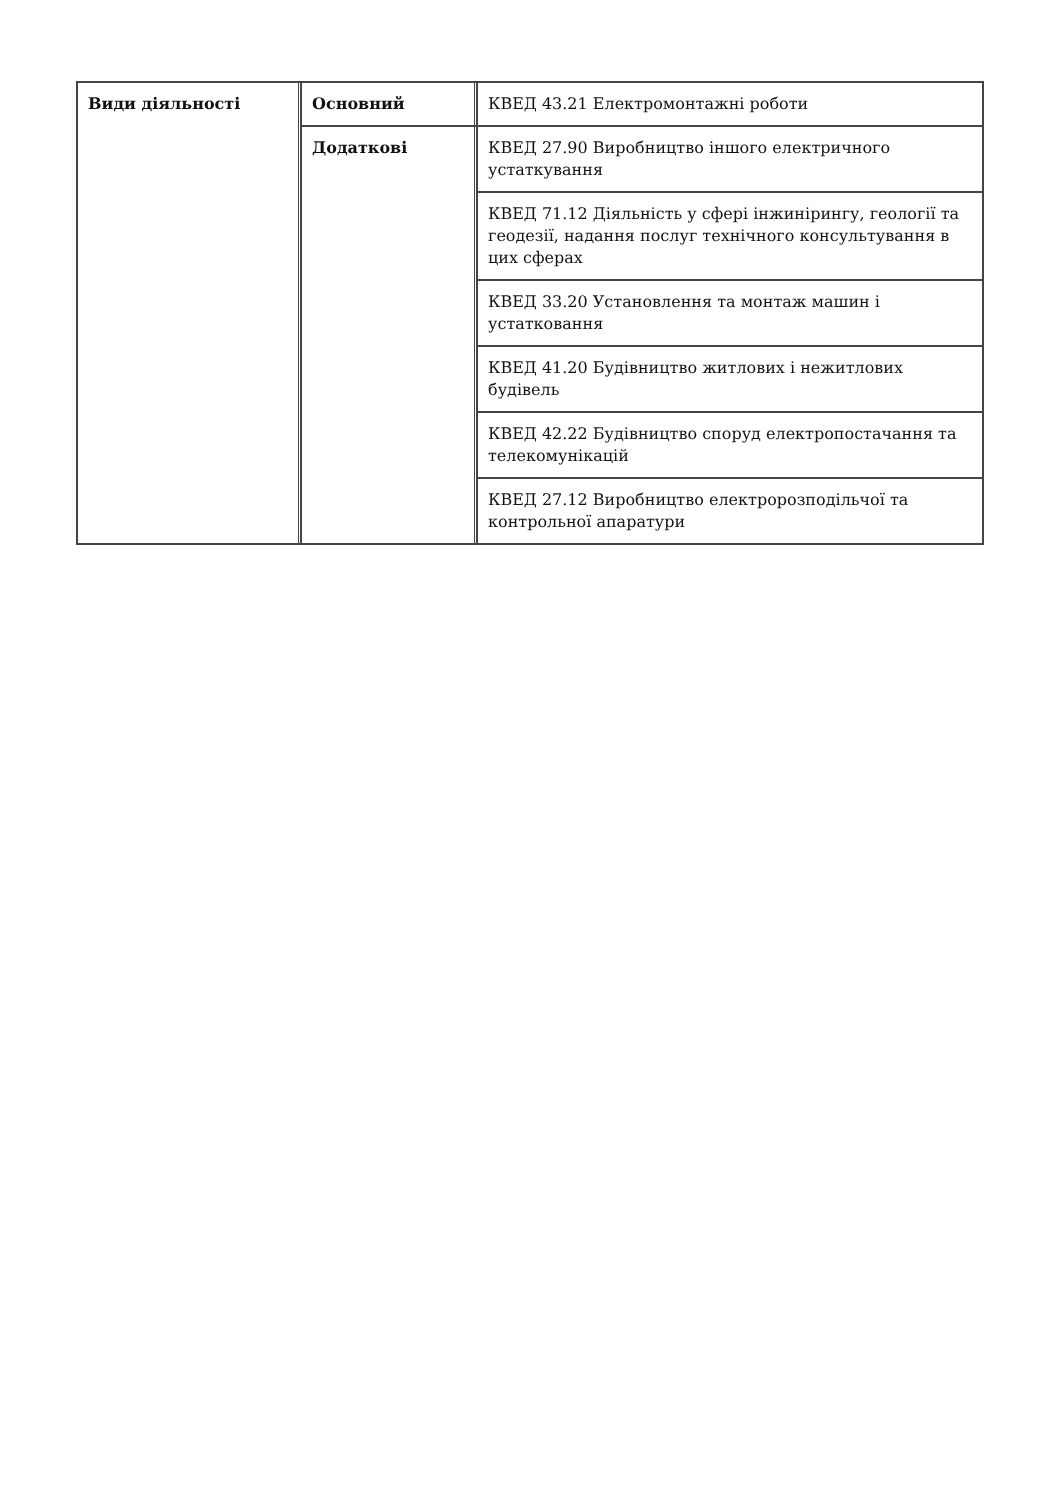| Види діяльності | Основний | КВЕД 43.21 Електромонтажні роботи |
| | Додаткові | КВЕД 27.90 Виробництво іншого електричного устаткування |
| | | КВЕД 71.12 Діяльність у сфері інжинірингу, геології та геодезії, надання послуг технічного консультування в цих сферах |
| | | КВЕД 33.20 Установлення та монтаж машин і устатковання |
| | | КВЕД 41.20 Будівництво житлових і нежитлових будівель |
| | | КВЕД 42.22 Будівництво споруд електропостачання та телекомунікацій |
| | | КВЕД 27.12 Виробництво електророзподільчої та контрольної апаратури |